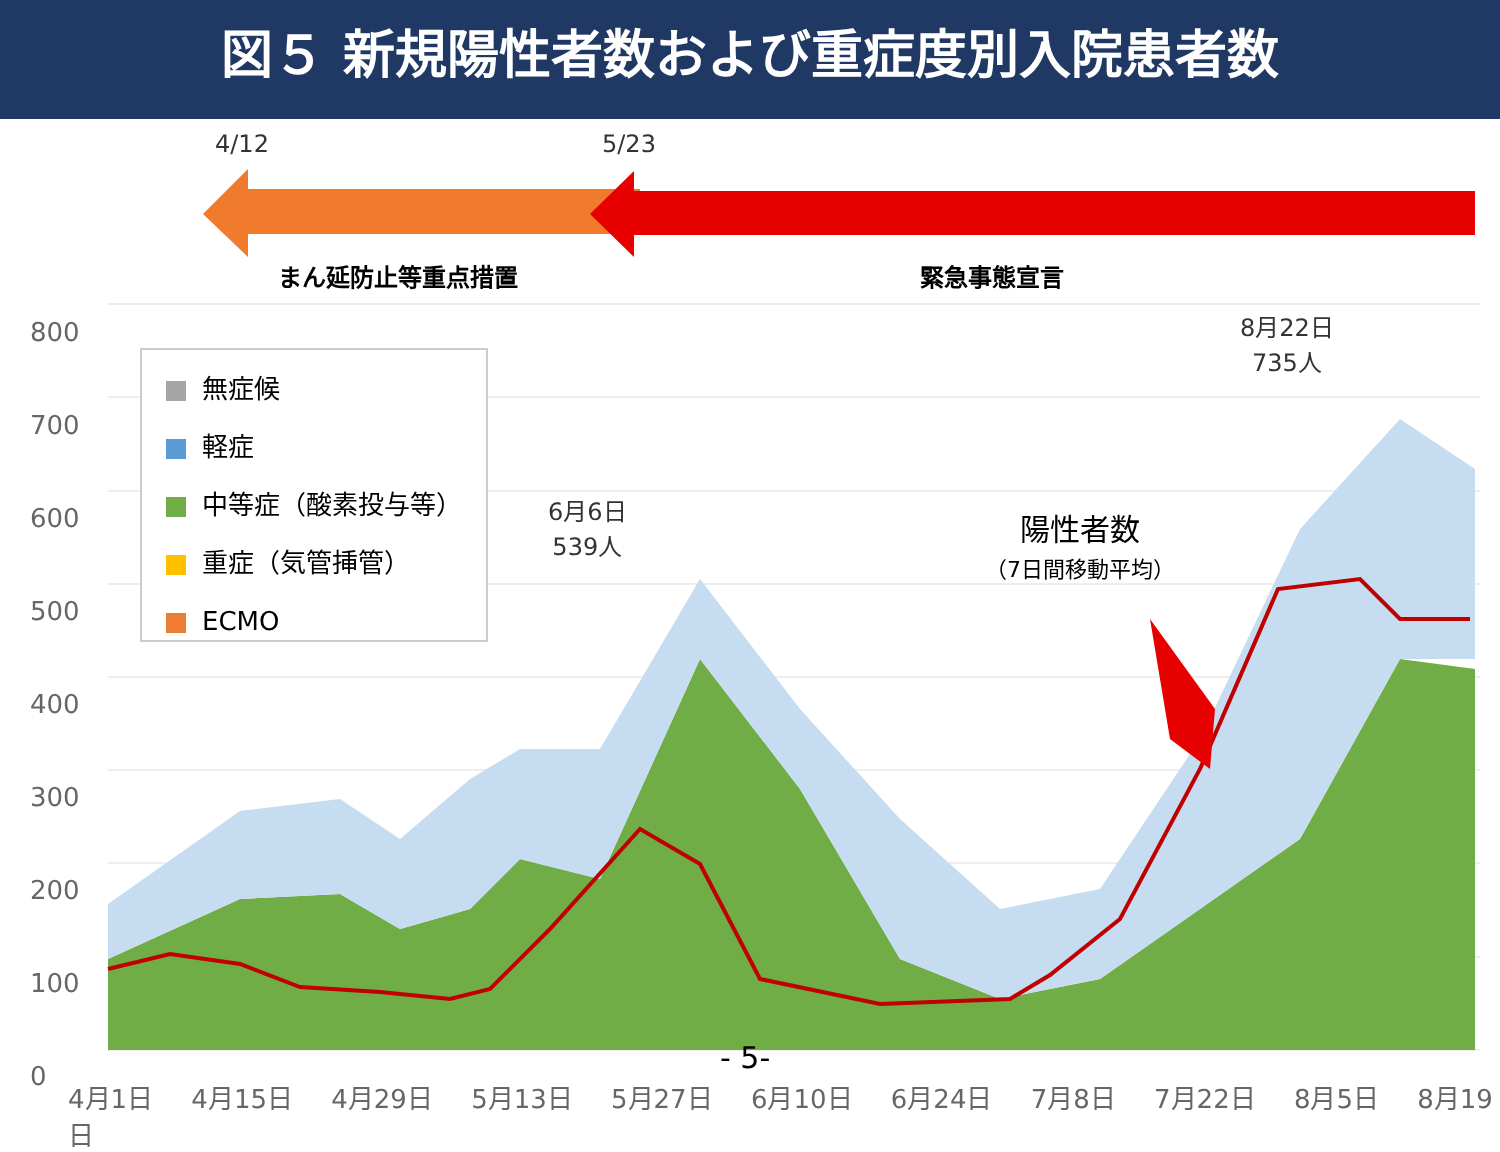図５ 新規陽性者数および重症度別入院患者数
4/12 5/23
まん延防止等重点措置 緊急事態宣言
800
700
600
500
400
300
200
100
0
無症候
軽症
中等症（酸素投与等）
重症（気管挿管）
ECMO
6月6日
539人
8月22日
735人
陽性者数
（7日間移動平均）
- 5-
4月1日 4月15日 4月29日 5月13日 5月27日 6月10日 6月24日 7月8日 7月22日 8月5日 8月19日